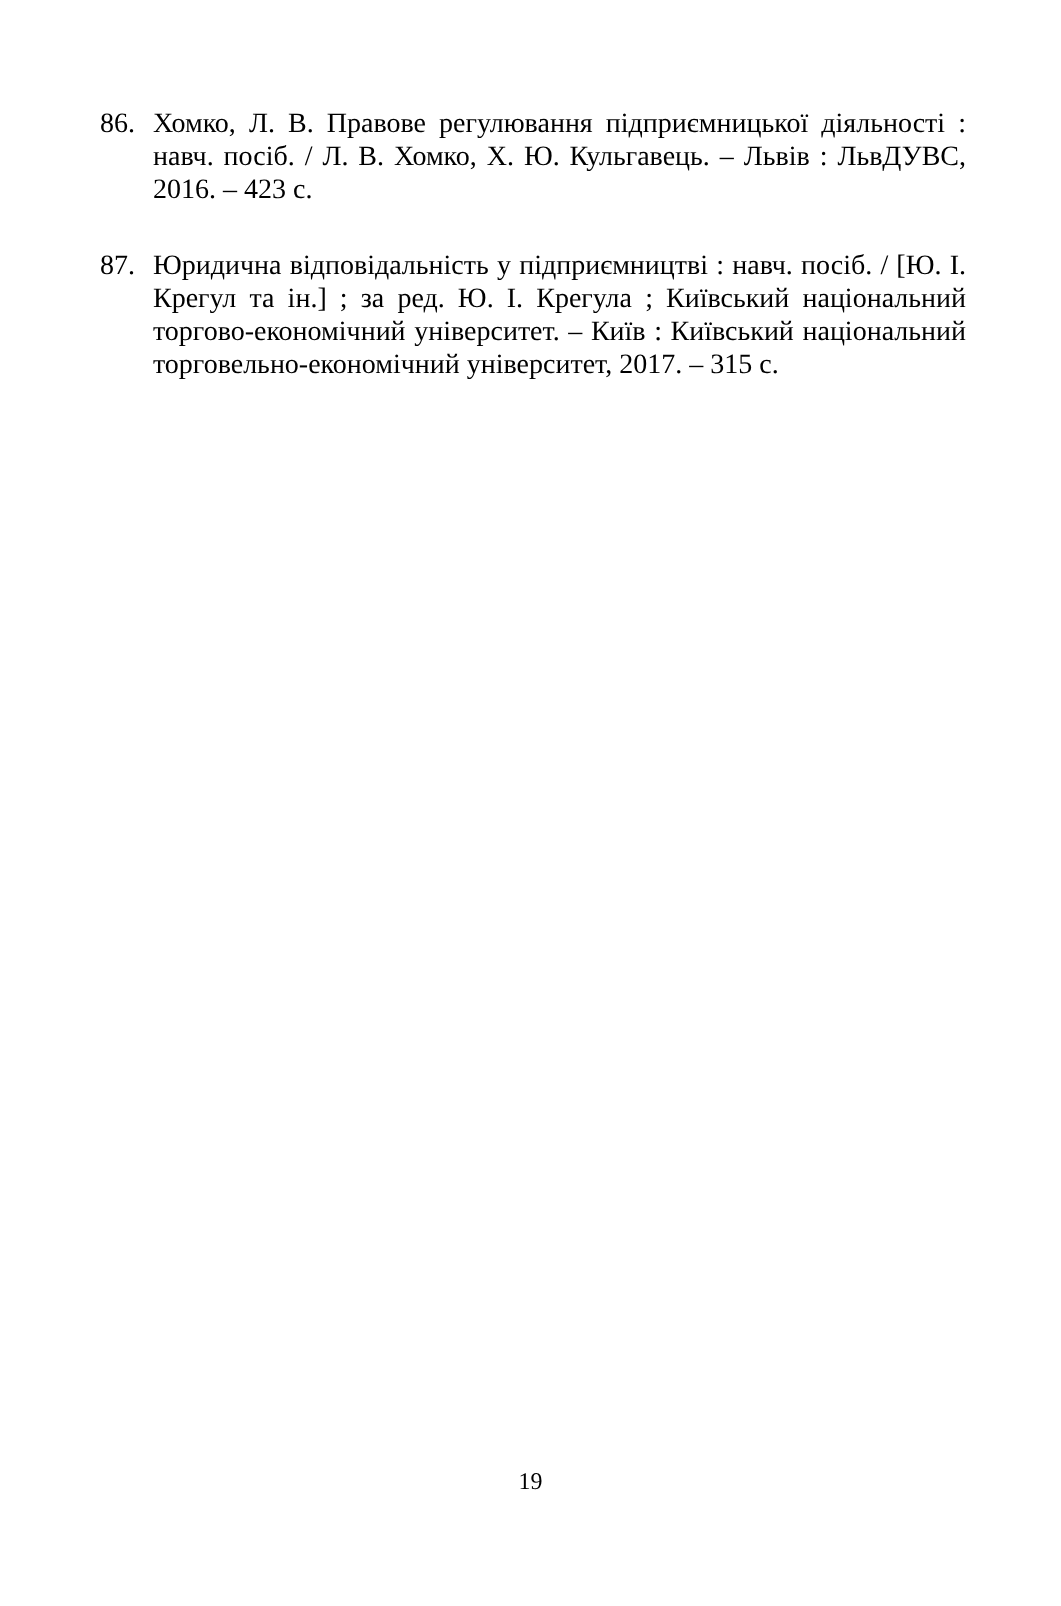86. Хомко, Л. В. Правове регулювання підприємницької діяльності : навч. посіб. / Л. В. Хомко, Х. Ю. Кульгавець. – Львів : ЛьвДУВС, 2016. – 423 с.
87. Юридична відповідальність у підприємництві : навч. посіб. / [Ю. І. Крегул та ін.] ; за ред. Ю. І. Крегула ; Київський національний торгово-економічний університет. – Київ : Київський національний торговельно-економічний університет, 2017. – 315 с.
19